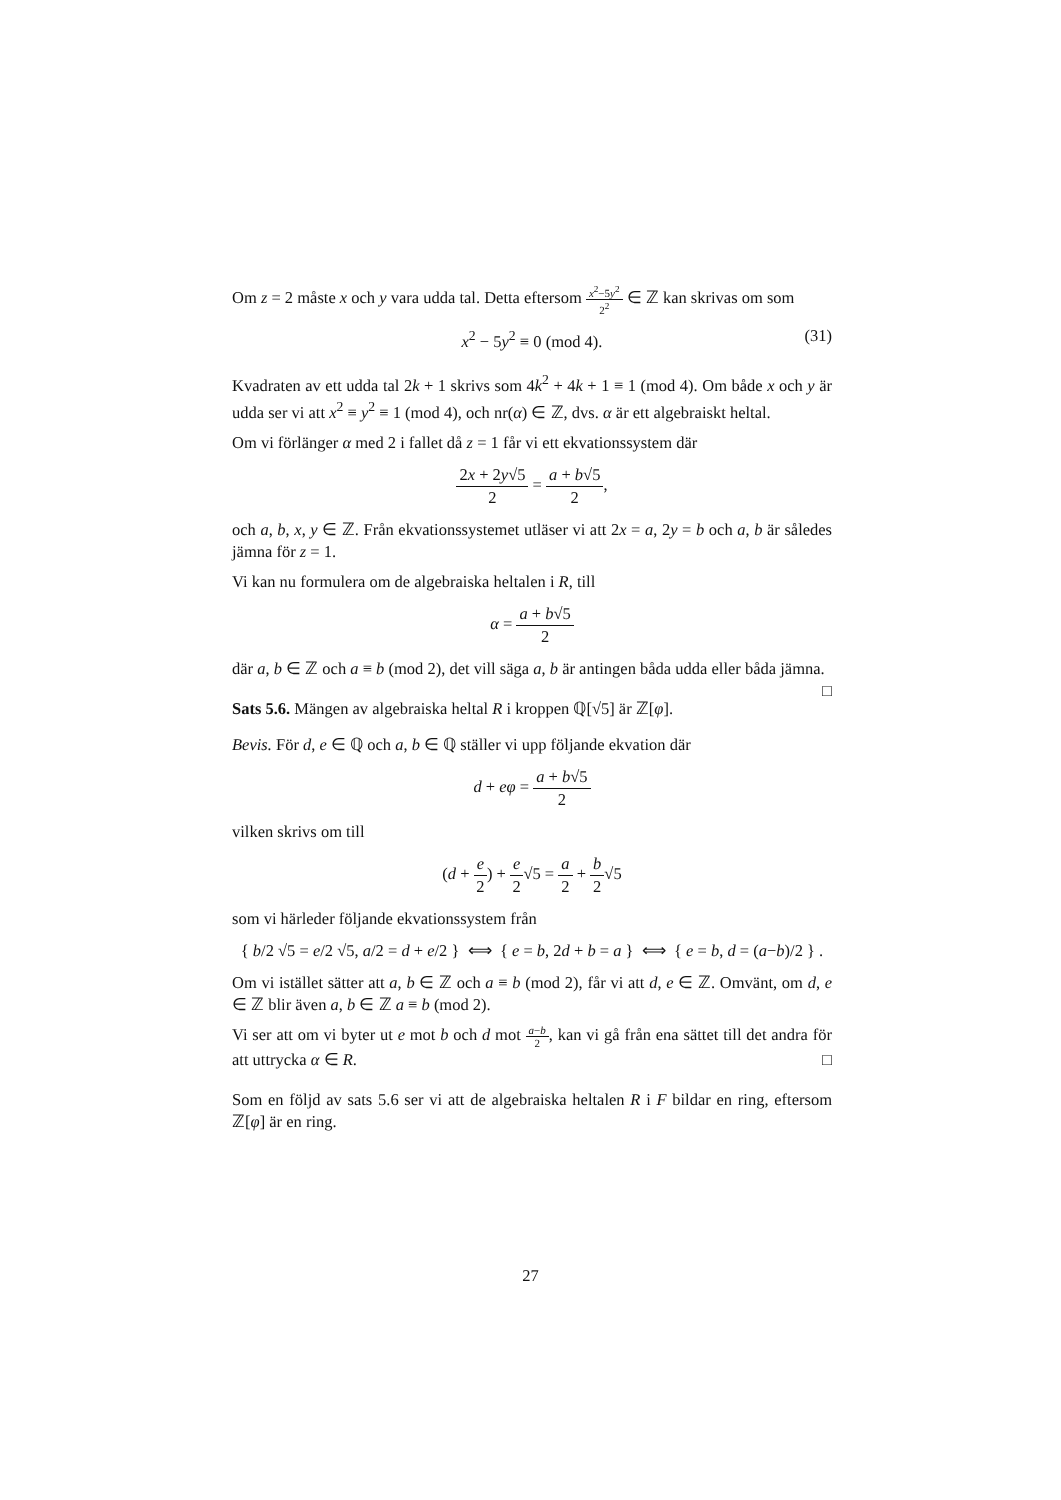Om z = 2 måste x och y vara udda tal. Detta eftersom x<sup>2</sup>−5y<sup>2</sup> 2<sup>2</sup> ∈ ℤ kan skrivas om som
x<sup>2</sup> − 5y<sup>2</sup> ≡ 0 (mod 4). (31)
Kvadraten av ett udda tal 2k + 1 skrivs som 4k<sup>2</sup> + 4k + 1 ≡ 1 (mod 4). Om både x och y är udda ser vi att x<sup>2</sup> ≡ y<sup>2</sup> ≡ 1 (mod 4), och nr(α) ∈ ℤ, dvs. α är ett algebraiskt heltal.
Om vi förlänger α med 2 i fallet då z = 1 får vi ett ekvationssystem där
2x + 2y√5 2 = a + b√5 2,
och a, b, x, y ∈ ℤ. Från ekvationssystemet utläser vi att 2x = a, 2y = b och a, b är således jämna för z = 1.
Vi kan nu formulera om de algebraiska heltalen i R, till
α = a + b√5 2
där a, b ∈ ℤ och a ≡ b (mod 2), det vill säga a, b är antingen båda udda eller båda jämna. □
Sats 5.6. Mängen av algebraiska heltal R i kroppen ℚ[√5] är ℤ[φ].
Bevis. För d, e ∈ ℚ och a, b ∈ ℚ ställer vi upp följande ekvation där
d + eφ = a + b√5 2
vilken skrivs om till
(d + e 2) + e 2√5 = a 2 + b 2√5
som vi härleder följande ekvationssystem från
{ b/2 √5 = e/2 √5, a/2 = d + e/2 } ⟺ { e = b, 2d + b = a } ⟺ { e = b, d = (a−b)/2 } .
Om vi istället sätter att a, b ∈ ℤ och a ≡ b (mod 2), får vi att d, e ∈ ℤ. Omvänt, om d, e ∈ ℤ blir även a, b ∈ ℤ a ≡ b (mod 2).
Vi ser att om vi byter ut e mot b och d mot a−b 2, kan vi gå från ena sättet till det andra för att uttrycka α ∈ R. □
Som en följd av sats 5.6 ser vi att de algebraiska heltalen R i F bildar en ring, eftersom ℤ[φ] är en ring.
27